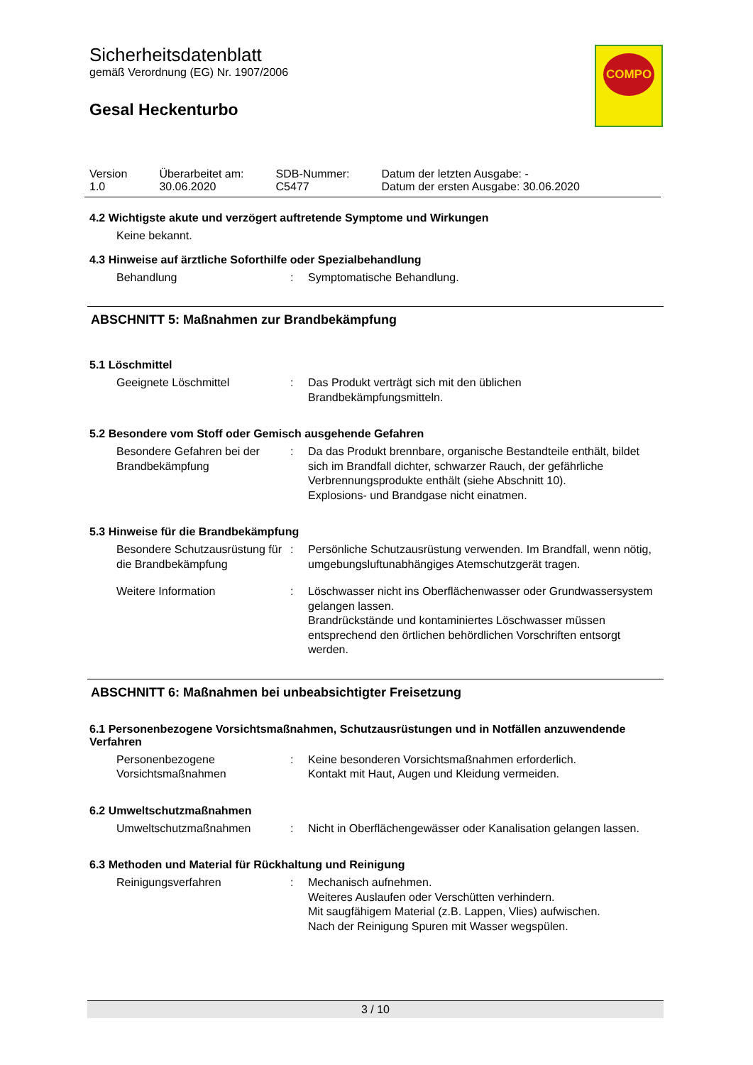Sicherheitsdatenblatt
gemäß Verordnung (EG) Nr. 1907/2006
Gesal Heckenturbo
COMPO
| Version 1.0 | Überarbeitet am: 30.06.2020 | SDB-Nummer: C5477 | Datum der letzten Ausgabe: - Datum der ersten Ausgabe: 30.06.2020 |
4.2 Wichtigste akute und verzögert auftretende Symptome und Wirkungen
Keine bekannt.
4.3 Hinweise auf ärztliche Soforthilfe oder Spezialbehandlung
Behandlung : Symptomatische Behandlung.
ABSCHNITT 5: Maßnahmen zur Brandbekämpfung
5.1 Löschmittel
Geeignete Löschmittel : Das Produkt verträgt sich mit den üblichen Brandbekämpfungsmitteln.
5.2 Besondere vom Stoff oder Gemisch ausgehende Gefahren
Besondere Gefahren bei der Brandbekämpfung
: Da das Produkt brennbare, organische Bestandteile enthält, bildet sich im Brandfall dichter, schwarzer Rauch, der gefährliche Verbrennungsprodukte enthält (siehe Abschnitt 10).
Explosions- und Brandgase nicht einatmen.
5.3 Hinweise für die Brandbekämpfung
Besondere Schutzausrüstung für die Brandbekämpfung
: Persönliche Schutzausrüstung verwenden. Im Brandfall, wenn nötig, umgebungsluftunabhängiges Atemschutzgerät tragen.
Weitere Information : Löschwasser nicht ins Oberflächenwasser oder Grundwassersystem gelangen lassen.
Brandrückstände und kontaminiertes Löschwasser müssen entsprechend den örtlichen behördlichen Vorschriften entsorgt werden.
ABSCHNITT 6: Maßnahmen bei unbeabsichtigter Freisetzung
6.1 Personenbezogene Vorsichtsmaßnahmen, Schutzausrüstungen und in Notfällen anzuwendende Verfahren
Personenbezogene Vorsichtsmaßnahmen
: Keine besonderen Vorsichtsmaßnahmen erforderlich.
Kontakt mit Haut, Augen und Kleidung vermeiden.
6.2 Umweltschutzmaßnahmen
Umweltschutzmaßnahmen : Nicht in Oberflächengewässer oder Kanalisation gelangen lassen.
6.3 Methoden und Material für Rückhaltung und Reinigung
Reinigungsverfahren : Mechanisch aufnehmen.
Weiteres Auslaufen oder Verschütten verhindern.
Mit saugfähigem Material (z.B. Lappen, Vlies) aufwischen.
Nach der Reinigung Spuren mit Wasser wegspülen.
3 / 10